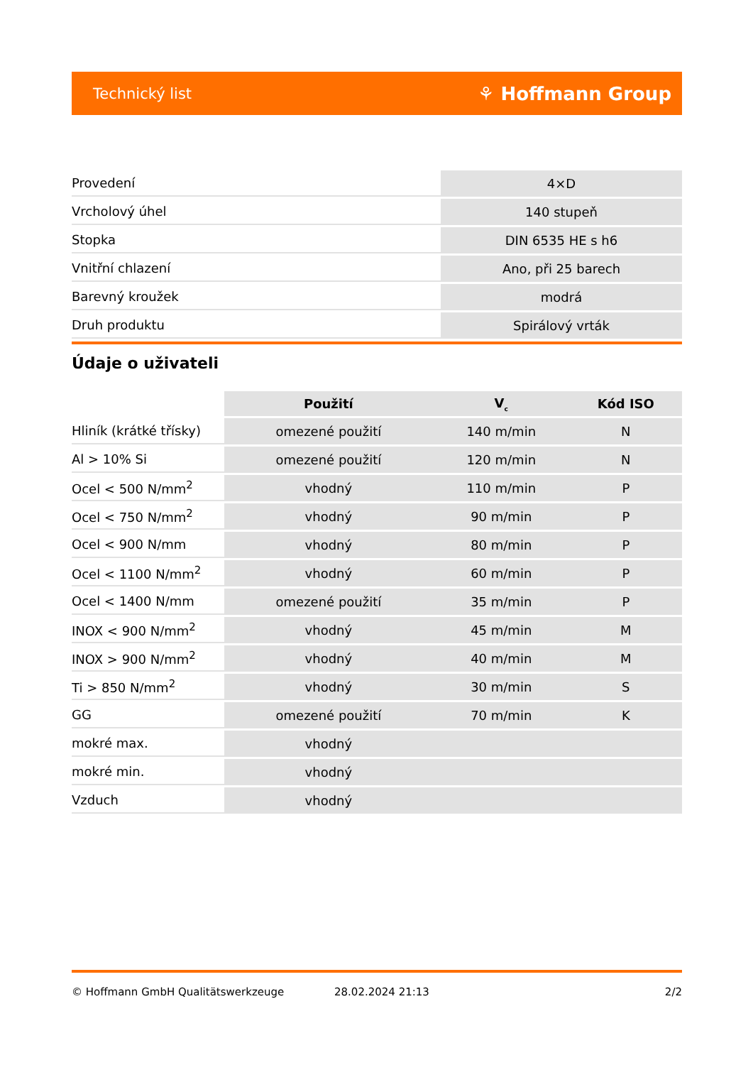Technický list ⚘ Hoffmann Group
| Provedení | 4×D |
| Vrcholový úhel | 140 stupeň |
| Stopka | DIN 6535 HE s h6 |
| Vnitřní chlazení | Ano, při 25 barech |
| Barevný kroužek | modrá |
| Druh produktu | Spirálový vrták |
Údaje o uživateli
| | Použití | V<sub>c</sub> | Kód ISO |
| --- | --- | --- | --- |
| Hliník (krátké třísky) | omezené použití | 140 m/min | N |
| Al > 10% Si | omezené použití | 120 m/min | N |
| Ocel < 500 N/mm<sup>2</sup> | vhodný | 110 m/min | P |
| Ocel < 750 N/mm<sup>2</sup> | vhodný | 90 m/min | P |
| Ocel < 900 N/mm | vhodný | 80 m/min | P |
| Ocel < 1100 N/mm<sup>2</sup> | vhodný | 60 m/min | P |
| Ocel < 1400 N/mm | omezené použití | 35 m/min | P |
| INOX < 900 N/mm<sup>2</sup> | vhodný | 45 m/min | M |
| INOX > 900 N/mm<sup>2</sup> | vhodný | 40 m/min | M |
| Ti > 850 N/mm<sup>2</sup> | vhodný | 30 m/min | S |
| GG | omezené použití | 70 m/min | K |
| mokré max. | vhodný | | |
| mokré min. | vhodný | | |
| Vzduch | vhodný | | |
© Hoffmann GmbH Qualitätswerkzeuge 28.02.2024 21:13 2/2